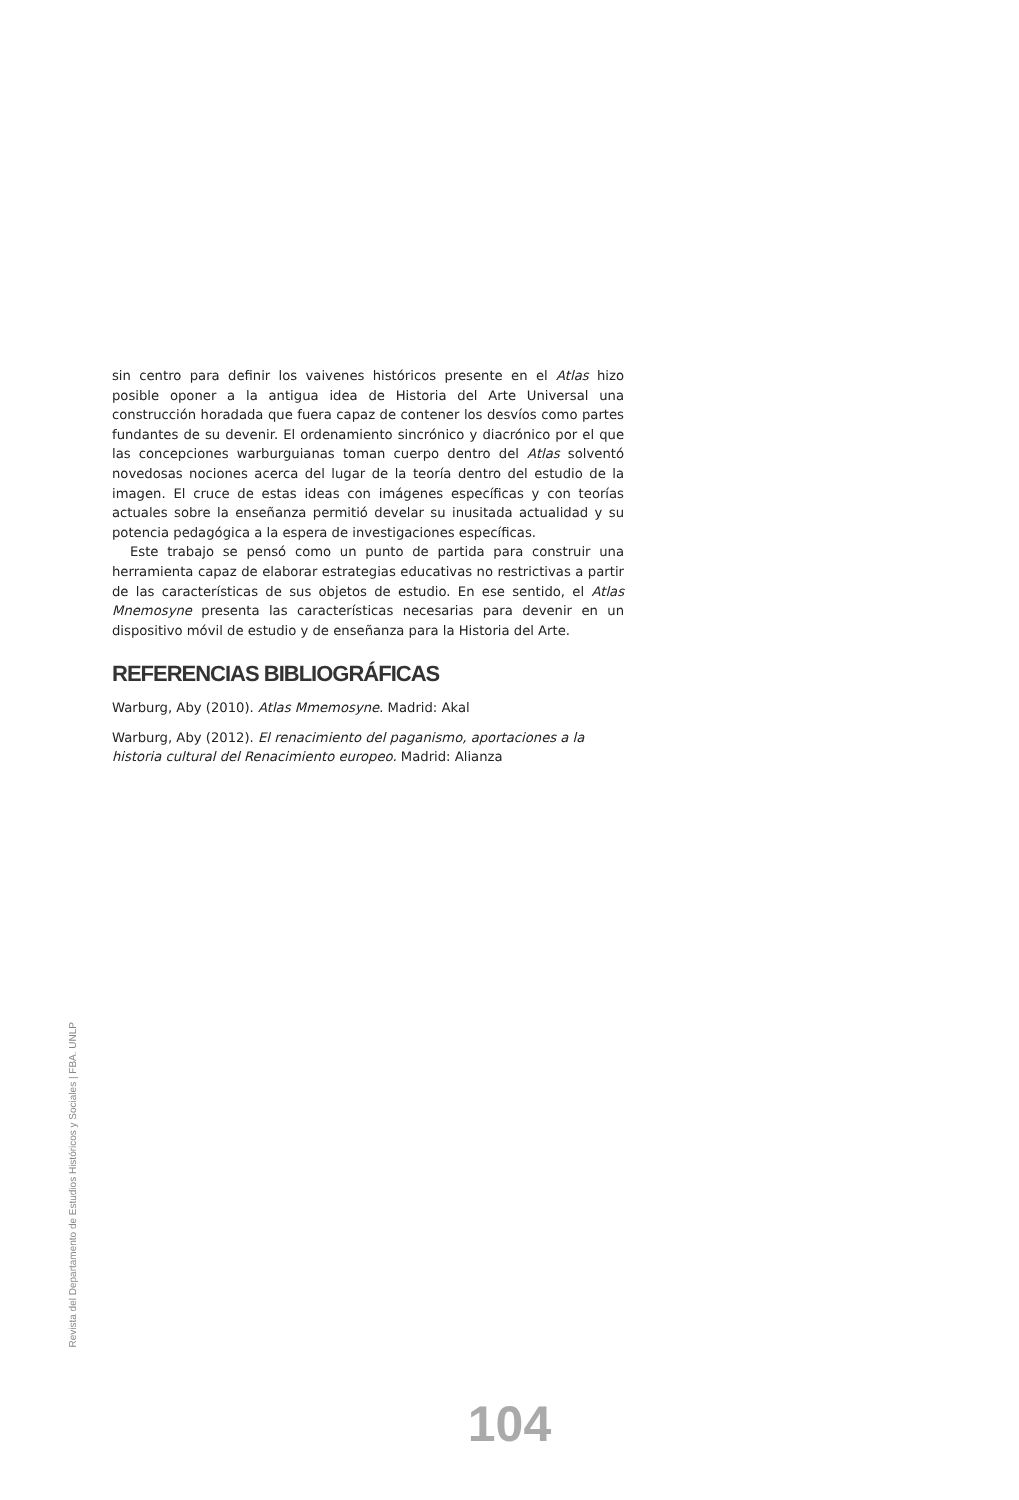sin centro para definir los vaivenes históricos presente en el Atlas hizo posible oponer a la antigua idea de Historia del Arte Universal una construcción horadada que fuera capaz de contener los desvíos como partes fundantes de su devenir. El ordenamiento sincrónico y diacrónico por el que las concepciones warburguianas toman cuerpo dentro del Atlas solventó novedosas nociones acerca del lugar de la teoría dentro del estudio de la imagen. El cruce de estas ideas con imágenes específicas y con teorías actuales sobre la enseñanza permitió develar su inusitada actualidad y su potencia pedagógica a la espera de investigaciones específicas.
Este trabajo se pensó como un punto de partida para construir una herramienta capaz de elaborar estrategias educativas no restrictivas a partir de las características de sus objetos de estudio. En ese sentido, el Atlas Mnemosyne presenta las características necesarias para devenir en un dispositivo móvil de estudio y de enseñanza para la Historia del Arte.
REFERENCIAS BIBLIOGRÁFICAS
Warburg, Aby (2010). Atlas Mmemosyne. Madrid: Akal
Warburg, Aby (2012). El renacimiento del paganismo, aportaciones a la historia cultural del Renacimiento europeo. Madrid: Alianza
Revista del Departamento de Estudios Históricos y Sociales | FBA. UNLP
104